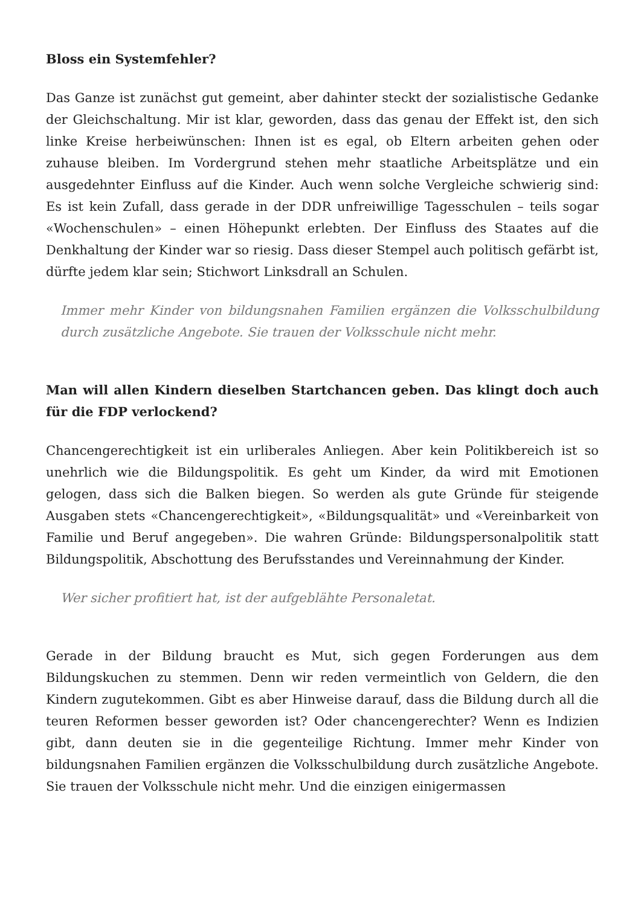Bloss ein Systemfehler?
Das Ganze ist zunächst gut gemeint, aber dahinter steckt der sozialistische Gedanke der Gleichschaltung. Mir ist klar, geworden, dass das genau der Effekt ist, den sich linke Kreise herbeiwünschen: Ihnen ist es egal, ob Eltern arbeiten gehen oder zuhause bleiben. Im Vordergrund stehen mehr staatliche Arbeitsplätze und ein ausgedehnter Einfluss auf die Kinder. Auch wenn solche Vergleiche schwierig sind: Es ist kein Zufall, dass gerade in der DDR unfreiwillige Tagesschulen – teils sogar «Wochenschulen» – einen Höhepunkt erlebten. Der Einfluss des Staates auf die Denkhaltung der Kinder war so riesig. Dass dieser Stempel auch politisch gefärbt ist, dürfte jedem klar sein; Stichwort Linksdrall an Schulen.
Immer mehr Kinder von bildungsnahen Familien ergänzen die Volksschulbildung durch zusätzliche Angebote. Sie trauen der Volksschule nicht mehr.
Man will allen Kindern dieselben Startchancen geben. Das klingt doch auch für die FDP verlockend?
Chancengerechtigkeit ist ein urliberales Anliegen. Aber kein Politikbereich ist so unehrlich wie die Bildungspolitik. Es geht um Kinder, da wird mit Emotionen gelogen, dass sich die Balken biegen. So werden als gute Gründe für steigende Ausgaben stets «Chancengerechtigkeit», «Bildungsqualität» und «Vereinbarkeit von Familie und Beruf angegeben». Die wahren Gründe: Bildungspersonalpolitik statt Bildungspolitik, Abschottung des Berufsstandes und Vereinnahmung der Kinder.
Wer sicher profitiert hat, ist der aufgeblähte Personaletat.
Gerade in der Bildung braucht es Mut, sich gegen Forderungen aus dem Bildungskuchen zu stemmen. Denn wir reden vermeintlich von Geldern, die den Kindern zugutekommen. Gibt es aber Hinweise darauf, dass die Bildung durch all die teuren Reformen besser geworden ist? Oder chancengerechter? Wenn es Indizien gibt, dann deuten sie in die gegenteilige Richtung. Immer mehr Kinder von bildungsnahen Familien ergänzen die Volksschulbildung durch zusätzliche Angebote. Sie trauen der Volksschule nicht mehr. Und die einzigen einigermassen